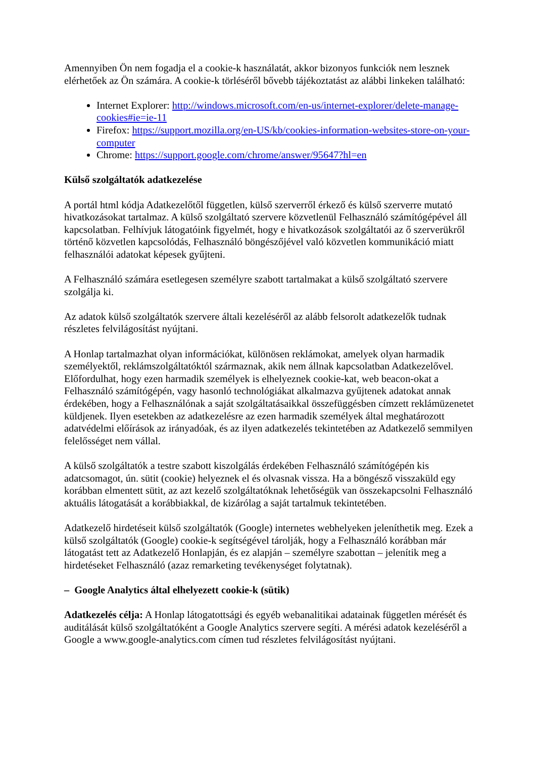Amennyiben Ön nem fogadja el a cookie-k használatát, akkor bizonyos funkciók nem lesznek elérhetőek az Ön számára. A cookie-k törléséről bővebb tájékoztatást az alábbi linkeken található:
Internet Explorer: http://windows.microsoft.com/en-us/internet-explorer/delete-manage-cookies#ie=ie-11
Firefox: https://support.mozilla.org/en-US/kb/cookies-information-websites-store-on-your-computer
Chrome: https://support.google.com/chrome/answer/95647?hl=en
Külső szolgáltatók adatkezelése
A portál html kódja Adatkezelőtől független, külső szerverről érkező és külső szerverre mutató hivatkozásokat tartalmaz. A külső szolgáltató szervere közvetlenül Felhasználó számítógépével áll kapcsolatban. Felhívjuk látogatóink figyelmét, hogy e hivatkozások szolgáltatói az ő szerverükről történő közvetlen kapcsolódás, Felhasználó böngészőjével való közvetlen kommunikáció miatt felhasználói adatokat képesek gyűjteni.
A Felhasználó számára esetlegesen személyre szabott tartalmakat a külső szolgáltató szervere szolgálja ki.
Az adatok külső szolgáltatók szervere általi kezeléséről az alább felsorolt adatkezelők tudnak részletes felvilágosítást nyújtani.
A Honlap tartalmazhat olyan információkat, különösen reklámokat, amelyek olyan harmadik személyektől, reklámszolgáltatóktól származnak, akik nem állnak kapcsolatban Adatkezelővel. Előfordulhat, hogy ezen harmadik személyek is elhelyeznek cookie-kat, web beacon-okat a Felhasználó számítógépén, vagy hasonló technológiákat alkalmazva gyűjtenek adatokat annak érdekében, hogy a Felhasználónak a saját szolgáltatásaikkal összefüggésben címzett reklámüzenetet küldjenek. Ilyen esetekben az adatkezelésre az ezen harmadik személyek által meghatározott adatvédelmi előírások az irányadóak, és az ilyen adatkezelés tekintetében az Adatkezelő semmilyen felelősséget nem vállal.
A külső szolgáltatók a testre szabott kiszolgálás érdekében Felhasználó számítógépén kis adatcsomagot, ún. sütit (cookie) helyeznek el és olvasnak vissza. Ha a böngésző visszaküld egy korábban elmentett sütit, az azt kezelő szolgáltatóknak lehetőségük van összekapcsolni Felhasználó aktuális látogatását a korábbiakkal, de kizárólag a saját tartalmuk tekintetében.
Adatkezelő hirdetéseit külső szolgáltatók (Google) internetes webhelyeken jeleníthetik meg. Ezek a külső szolgáltatók (Google) cookie-k segítségével tárolják, hogy a Felhasználó korábban már látogatást tett az Adatkezelő Honlapján, és ez alapján – személyre szabottan – jelenítik meg a hirdetéseket Felhasználó (azaz remarketing tevékenységet folytatnak).
– Google Analytics által elhelyezett cookie-k (sütik)
Adatkezelés célja: A Honlap látogatottsági és egyéb webanalitikai adatainak független mérését és auditálását külső szolgáltatóként a Google Analytics szervere segíti. A mérési adatok kezeléséről a Google a www.google-analytics.com címen tud részletes felvilágosítást nyújtani.